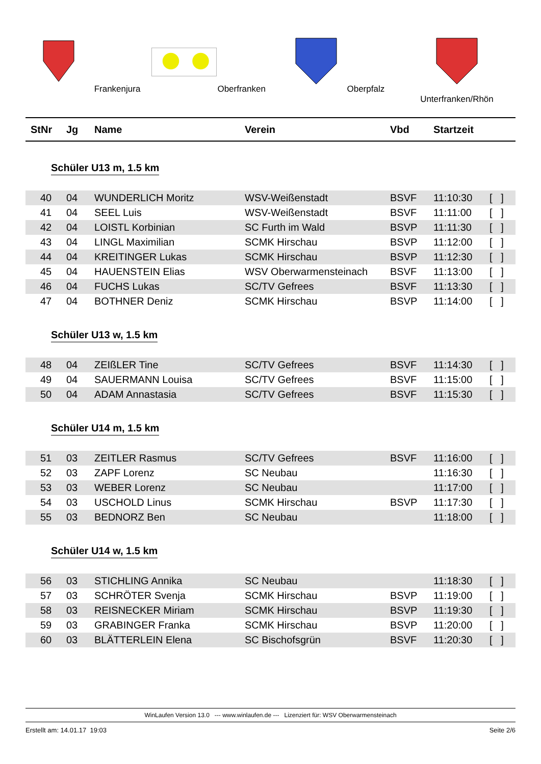Frankenjura Oberfranken Oberpfalz Unterfranken/Rhön
StNr Jg Name Verein Vbd Startzeit
Schüler U13 m, 1.5 km
| 40 | 04 | WUNDERLICH Moritz | WSV-Weißenstadt | BSVF | 11:10:30 | [ ] |
| 41 | 04 | SEEL Luis | WSV-Weißenstadt | BSVF | 11:11:00 | [ ] |
| 42 | 04 | LOISTL Korbinian | SC Furth im Wald | BSVP | 11:11:30 | [ ] |
| 43 | 04 | LINGL Maximilian | SCMK Hirschau | BSVP | 11:12:00 | [ ] |
| 44 | 04 | KREITINGER Lukas | SCMK Hirschau | BSVP | 11:12:30 | [ ] |
| 45 | 04 | HAUENSTEIN Elias | WSV Oberwarmensteinach | BSVF | 11:13:00 | [ ] |
| 46 | 04 | FUCHS Lukas | SC/TV Gefrees | BSVF | 11:13:30 | [ ] |
| 47 | 04 | BOTHNER Deniz | SCMK Hirschau | BSVP | 11:14:00 | [ ] |
Schüler U13 w, 1.5 km
| 48 | 04 | ZEIßLER Tine | SC/TV Gefrees | BSVF | 11:14:30 | [ ] |
| 49 | 04 | SAUERMANN Louisa | SC/TV Gefrees | BSVF | 11:15:00 | [ ] |
| 50 | 04 | ADAM Annastasia | SC/TV Gefrees | BSVF | 11:15:30 | [ ] |
Schüler U14 m, 1.5 km
| 51 | 03 | ZEITLER Rasmus | SC/TV Gefrees | BSVF | 11:16:00 | [ ] |
| 52 | 03 | ZAPF Lorenz | SC Neubau | | 11:16:30 | [ ] |
| 53 | 03 | WEBER Lorenz | SC Neubau | | 11:17:00 | [ ] |
| 54 | 03 | USCHOLD Linus | SCMK Hirschau | BSVP | 11:17:30 | [ ] |
| 55 | 03 | BEDNORZ Ben | SC Neubau | | 11:18:00 | [ ] |
Schüler U14 w, 1.5 km
| 56 | 03 | STICHLING Annika | SC Neubau | | 11:18:30 | [ ] |
| 57 | 03 | SCHRÖTER Svenja | SCMK Hirschau | BSVP | 11:19:00 | [ ] |
| 58 | 03 | REISNECKER Miriam | SCMK Hirschau | BSVP | 11:19:30 | [ ] |
| 59 | 03 | GRABINGER Franka | SCMK Hirschau | BSVP | 11:20:00 | [ ] |
| 60 | 03 | BLÄTTERLEIN Elena | SC Bischofsgrün | BSVF | 11:20:30 | [ ] |
WinLaufen Version 13.0 --- www.winlaufen.de --- Lizenziert für: WSV Oberwarmensteinach
Erstellt am: 14.01.17 19:03 Seite 2/6